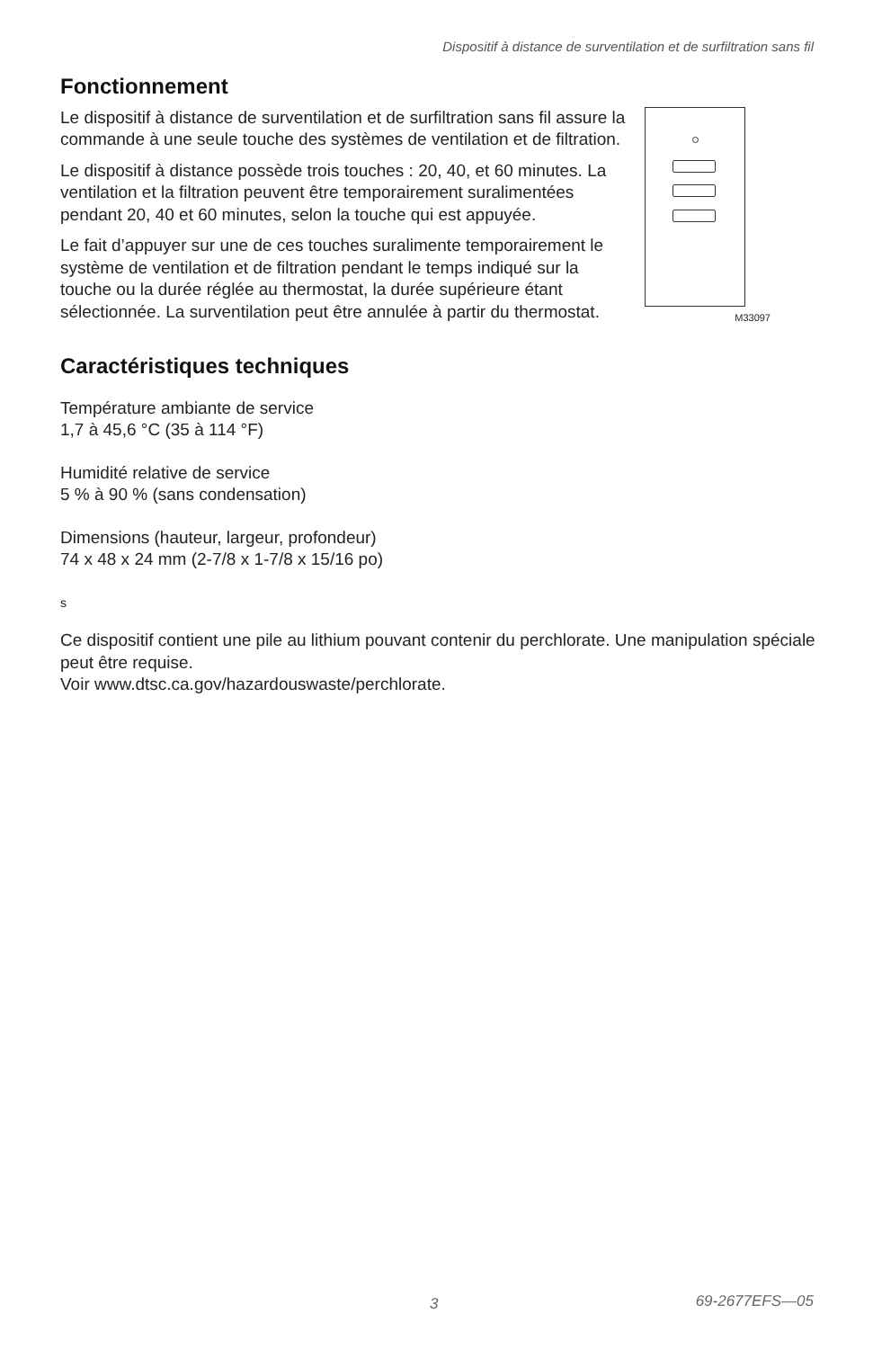Dispositif à distance de surventilation et de surfiltration sans fil
Fonctionnement
M33097
Le dispositif à distance de surventilation et de surfiltration sans fil assure la commande à une seule touche des systèmes de ventilation et de filtration.
Le dispositif à distance possède trois touches : 20, 40, et 60 minutes. La ventilation et la filtration peuvent être temporairement suralimentées pendant 20, 40 et 60 minutes, selon la touche qui est appuyée.
Le fait d’appuyer sur une de ces touches suralimente temporairement le système de ventilation et de filtration pendant le temps indiqué sur la touche ou la durée réglée au thermostat, la durée supérieure étant sélectionnée. La surventilation peut être annulée à partir du thermostat.
Caractéristiques techniques
Température ambiante de service
1,7 à 45,6 °C (35 à 114 °F)
Humidité relative de service
5 % à 90 % (sans condensation)
Dimensions (hauteur, largeur, profondeur)
74 x 48 x 24 mm (2-7/8 x 1-7/8 x 15/16 po)
s
Ce dispositif contient une pile au lithium pouvant contenir du perchlorate. Une manipulation spéciale peut être requise.
Voir www.dtsc.ca.gov/hazardouswaste/perchlorate.
3 69-2677EFS—05